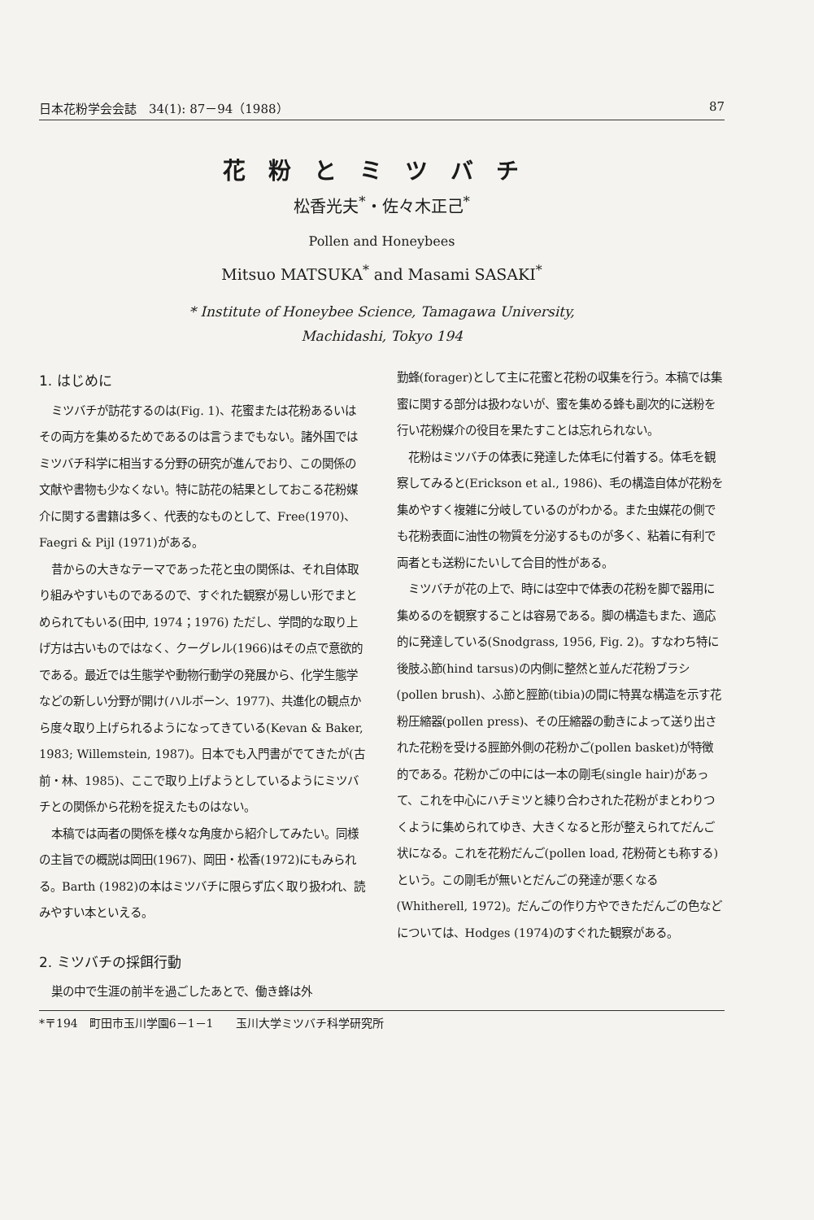日本花粉学会会誌　34(1): 87－94（1988） 87
花粉とミツバチ
松香光夫<sup>*</sup>・佐々木正己<sup>*</sup>
Pollen and Honeybees
Mitsuo MATSUKA<sup>*</sup> and Masami SASAKI<sup>*</sup>
* Institute of Honeybee Science, Tamagawa University,
Machidashi, Tokyo 194
1. はじめに
ミツバチが訪花するのは(Fig. 1)、花蜜または花粉あるいはその両方を集めるためであるのは言うまでもない。諸外国ではミツバチ科学に相当する分野の研究が進んでおり、この関係の文献や書物も少なくない。特に訪花の結果としておこる花粉媒介に関する書籍は多く、代表的なものとして、Free(1970)、Faegri & Pijl (1971)がある。
昔からの大きなテーマであった花と虫の関係は、それ自体取り組みやすいものであるので、すぐれた観察が易しい形でまとめられてもいる(田中, 1974；1976) ただし、学問的な取り上げ方は古いものではなく、クーグレル(1966)はその点で意欲的である。最近では生態学や動物行動学の発展から、化学生態学などの新しい分野が開け(ハルボーン、1977)、共進化の観点から度々取り上げられるようになってきている(Kevan & Baker, 1983; Willemstein, 1987)。日本でも入門書がでてきたが(古前・林、1985)、ここで取り上げようとしているようにミツバチとの関係から花粉を捉えたものはない。
本稿では両者の関係を様々な角度から紹介してみたい。同様の主旨での概説は岡田(1967)、岡田・松香(1972)にもみられる。Barth (1982)の本はミツバチに限らず広く取り扱われ、読みやすい本といえる。
2. ミツバチの採餌行動
巣の中で生涯の前半を過ごしたあとで、働き蜂は外
勤蜂(forager)として主に花蜜と花粉の収集を行う。本稿では集蜜に関する部分は扱わないが、蜜を集める蜂も副次的に送粉を行い花粉媒介の役目を果たすことは忘れられない。
花粉はミツバチの体表に発達した体毛に付着する。体毛を観察してみると(Erickson et al., 1986)、毛の構造自体が花粉を集めやすく複雑に分岐しているのがわかる。また虫媒花の側でも花粉表面に油性の物質を分泌するものが多く、粘着に有利で両者とも送粉にたいして合目的性がある。
ミツバチが花の上で、時には空中で体表の花粉を脚で器用に集めるのを観察することは容易である。脚の構造もまた、適応的に発達している(Snodgrass, 1956, Fig. 2)。すなわち特に後肢ふ節(hind tarsus)の内側に整然と並んだ花粉ブラシ(pollen brush)、ふ節と脛節(tibia)の間に特異な構造を示す花粉圧縮器(pollen press)、その圧縮器の動きによって送り出された花粉を受ける脛節外側の花粉かご(pollen basket)が特徴的である。花粉かごの中には一本の剛毛(single hair)があって、これを中心にハチミツと練り合わされた花粉がまとわりつくように集められてゆき、大きくなると形が整えられてだんご状になる。これを花粉だんご(pollen load, 花粉荷とも称する)という。この剛毛が無いとだんごの発達が悪くなる(Whitherell, 1972)。だんごの作り方やできただんごの色などについては、Hodges (1974)のすぐれた観察がある。
*〒194　町田市玉川学園6－1－1　　玉川大学ミツバチ科学研究所